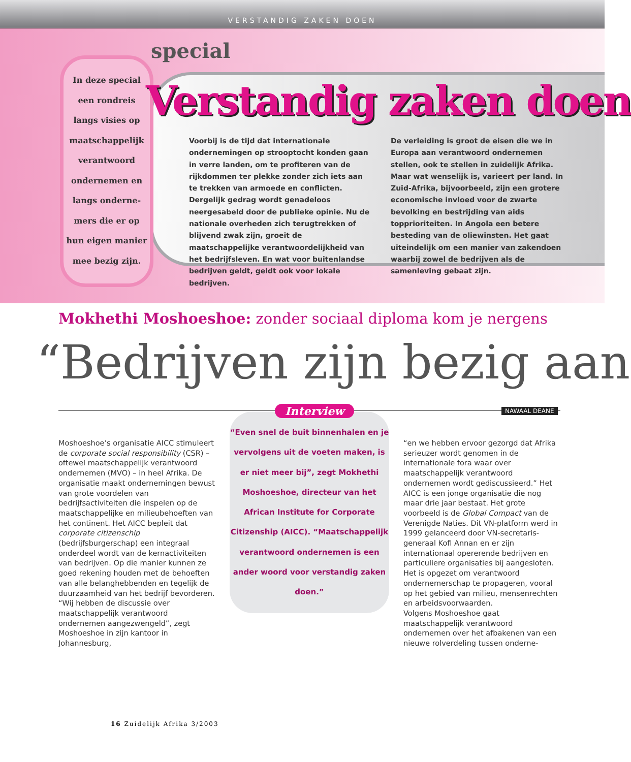VERSTANDIG ZAKEN DOEN
special
In deze special
een rondreis
langs visies op
maatschappelijk
verantwoord
ondernemen en
langs onderne-
mers die er op
hun eigen manier
mee bezig zijn.
Verstandig zaken doen
Voorbij is de tijd dat internationale ondernemingen op strooptocht konden gaan in verre landen, om te profiteren van de rijkdommen ter plekke zonder zich iets aan te trekken van armoede en conflicten. Dergelijk gedrag wordt genadeloos neergesabeld door de publieke opinie. Nu de nationale overheden zich terugtrekken of blijvend zwak zijn, groeit de maatschappelijke verantwoordelijkheid van het bedrijfsleven. En wat voor buitenlandse bedrijven geldt, geldt ook voor lokale bedrijven.
De verleiding is groot de eisen die we in Europa aan verantwoord ondernemen stellen, ook te stellen in zuidelijk Afrika. Maar wat wenselijk is, varieert per land. In Zuid-Afrika, bijvoorbeeld, zijn een grotere economische invloed voor de zwarte bevolking en bestrijding van aids topprioriteiten. In Angola een betere besteding van de oliewinsten. Het gaat uiteindelijk om een manier van zakendoen waarbij zowel de bedrijven als de samenleving gebaat zijn.
Mokhethi Moshoeshoe: zonder sociaal diploma kom je nergens
“Bedrijven zijn bezig aan
NAWAAL DEANE
Moshoeshoe’s organisatie AICC stimuleert de corporate social responsibility (CSR) – oftewel maatschappelijk verantwoord ondernemen (MVO) – in heel Afrika. De organisatie maakt ondernemingen bewust van grote voordelen van bedrijfsactiviteiten die inspelen op de maatschappelijke en milieubehoeften van het continent. Het AICC bepleit dat corporate citizenschip (bedrijfsburgerschap) een integraal onderdeel wordt van de kernactiviteiten van bedrijven. Op die manier kunnen ze goed rekening houden met de behoeften van alle belanghebbenden en tegelijk de duurzaamheid van het bedrijf bevorderen.
“Wij hebben de discussie over maatschappelijk verantwoord ondernemen aangezwengeld”, zegt Moshoeshoe in zijn kantoor in Johannesburg,
“Even snel de buit binnenhalen en je vervolgens uit de voeten maken, is er niet meer bij”, zegt Mokhethi Moshoeshoe, directeur van het African Institute for Corporate Citizenship (AICC). “Maatschappelijk verantwoord ondernemen is een ander woord voor verstandig zaken doen.”
Interview
“en we hebben ervoor gezorgd dat Afrika serieuzer wordt genomen in de internationale fora waar over maatschappelijk verantwoord ondernemen wordt gediscussieerd.” Het AICC is een jonge organisatie die nog maar drie jaar bestaat. Het grote voorbeeld is de Global Compact van de Verenigde Naties. Dit VN-platform werd in 1999 gelanceerd door VN-secretaris-generaal Kofi Annan en er zijn internationaal opererende bedrijven en particuliere organisaties bij aangesloten. Het is opgezet om verantwoord ondernemerschap te propageren, vooral op het gebied van milieu, mensenrechten en arbeidsvoorwaarden.
Volgens Moshoeshoe gaat maatschappelijk verantwoord ondernemen over het afbakenen van een nieuwe rolverdeling tussen onderne-
16 Zuidelijk Afrika 3/2003